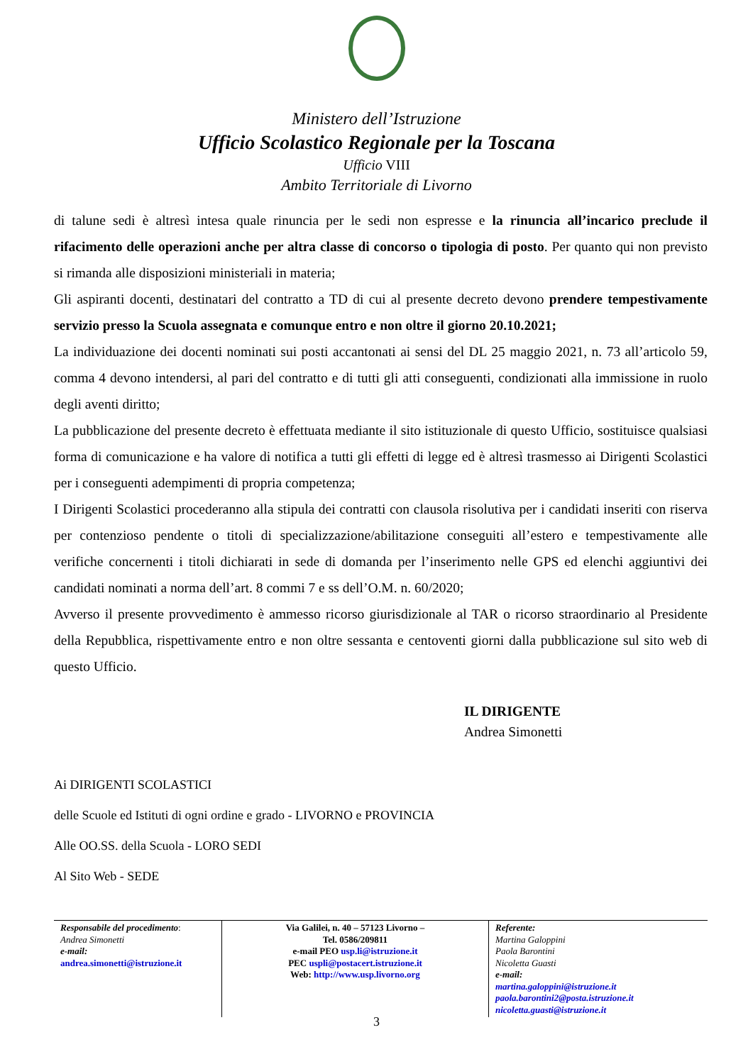Ministero dell’Istruzione
Ufficio Scolastico Regionale per la Toscana
Ufficio VIII
Ambito Territoriale di Livorno
di talune sedi è altresì intesa quale rinuncia per le sedi non espresse e la rinuncia all’incarico preclude il rifacimento delle operazioni anche per altra classe di concorso o tipologia di posto. Per quanto qui non previsto si rimanda alle disposizioni ministeriali in materia;
Gli aspiranti docenti, destinatari del contratto a TD di cui al presente decreto devono prendere tempestivamente servizio presso la Scuola assegnata e comunque entro e non oltre il giorno 20.10.2021;
La individuazione dei docenti nominati sui posti accantonati ai sensi del DL 25 maggio 2021, n. 73 all’articolo 59, comma 4 devono intendersi, al pari del contratto e di tutti gli atti conseguenti, condizionati alla immissione in ruolo degli aventi diritto;
La pubblicazione del presente decreto è effettuata mediante il sito istituzionale di questo Ufficio, sostituisce qualsiasi forma di comunicazione e ha valore di notifica a tutti gli effetti di legge ed è altresì trasmesso ai Dirigenti Scolastici per i conseguenti adempimenti di propria competenza;
I Dirigenti Scolastici procederanno alla stipula dei contratti con clausola risolutiva per i candidati inseriti con riserva per contenzioso pendente o titoli di specializzazione/abilitazione conseguiti all’estero e tempestivamente alle verifiche concernenti i titoli dichiarati in sede di domanda per l’inserimento nelle GPS ed elenchi aggiuntivi dei candidati nominati a norma dell’art. 8 commi 7 e ss dell’O.M. n. 60/2020;
Avverso il presente provvedimento è ammesso ricorso giurisdizionale al TAR o ricorso straordinario al Presidente della Repubblica, rispettivamente entro e non oltre sessanta e centoventi giorni dalla pubblicazione sul sito web di questo Ufficio.
IL DIRIGENTE
Andrea Simonetti
Ai DIRIGENTI SCOLASTICI
delle Scuole ed Istituti di ogni ordine e grado - LIVORNO e PROVINCIA
Alle OO.SS. della Scuola - LORO SEDI
Al Sito Web - SEDE
| Responsabile del procedimento : Andrea Simonetti e-mail: andrea.simonetti@istruzione.it | Via Galilei, n. 40 – 57123 Livorno – Tel. 0586/209811 e-mail PEO usp.li@istruzione.it PEC uspli@postacert.istruzione.it Web: http://www.usp.livorno.org | Referente: Martina Galoppini Paola Barontini Nicoletta Guasti e-mail: martina.galoppini@istruzione.it paola.barontini2@posta.istruzione.it nicoletta.guasti@istruzione.it |
3